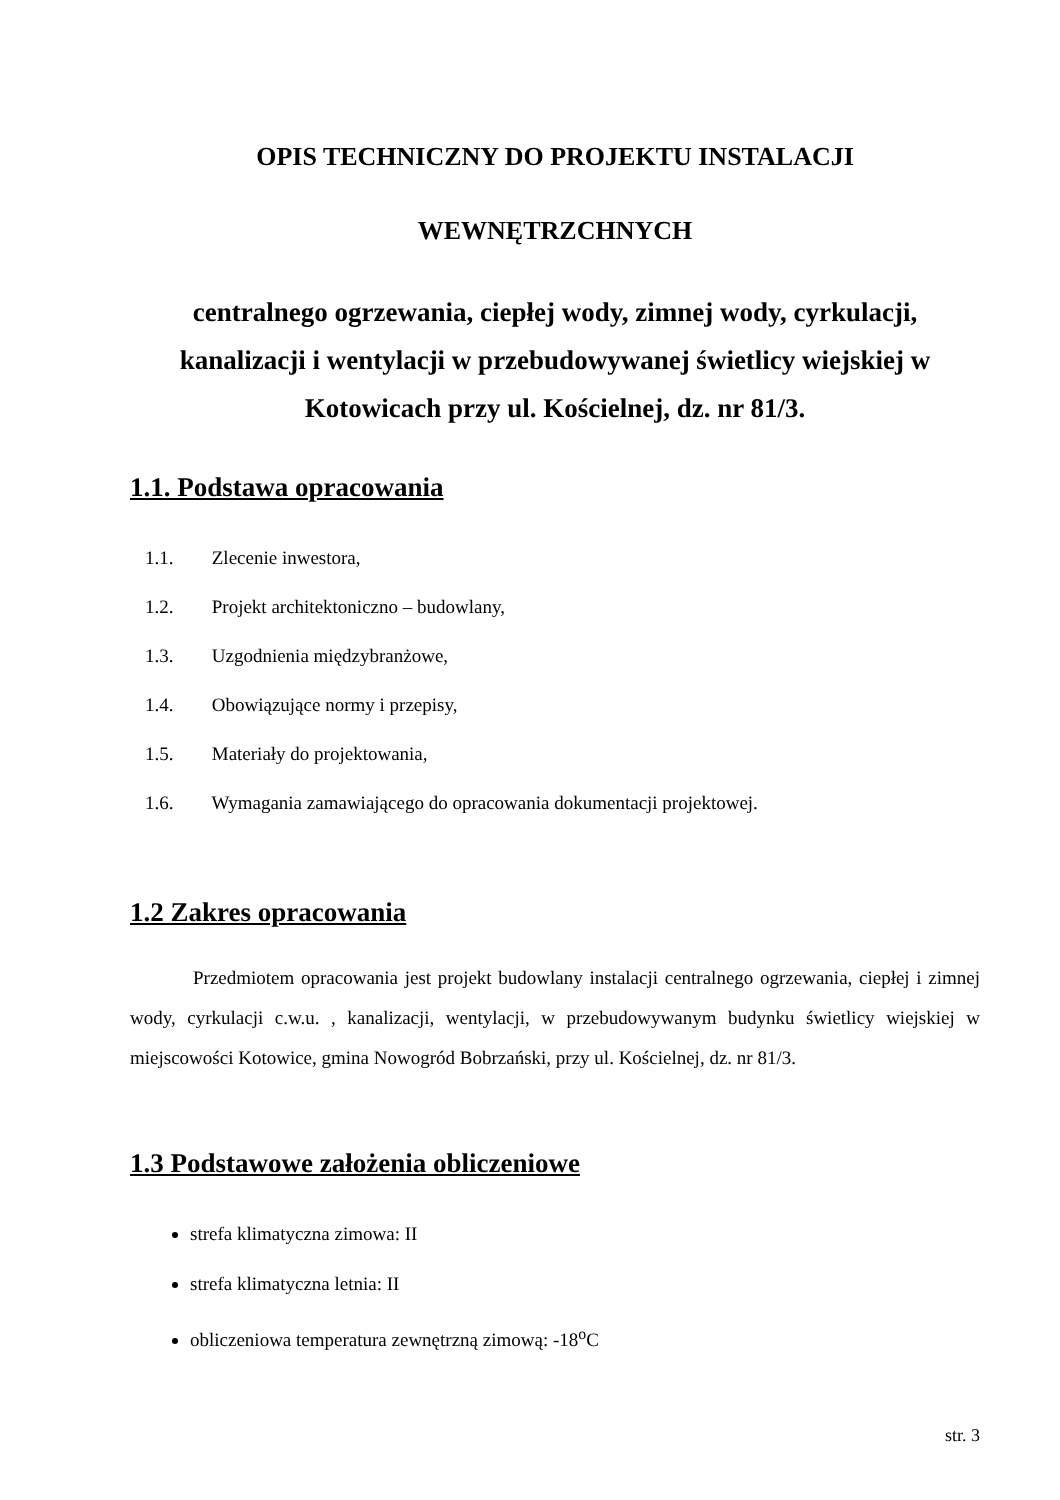OPIS TECHNICZNY DO PROJEKTU INSTALACJI
WEWNĘTRZCHNYCH
centralnego ogrzewania, ciepłej wody, zimnej wody, cyrkulacji, kanalizacji i wentylacji w przebudowywanej świetlicy wiejskiej w Kotowicach przy ul. Kościelnej, dz. nr 81/3.
1.1. Podstawa opracowania
1.1. Zlecenie inwestora,
1.2. Projekt architektoniczno – budowlany,
1.3. Uzgodnienia międzybranżowe,
1.4. Obowiązujące normy i przepisy,
1.5. Materiały do projektowania,
1.6. Wymagania zamawiającego do opracowania dokumentacji projektowej.
1.2 Zakres opracowania
Przedmiotem opracowania jest projekt budowlany instalacji centralnego ogrzewania, ciepłej i zimnej wody, cyrkulacji c.w.u. , kanalizacji, wentylacji, w przebudowywanym budynku świetlicy wiejskiej w miejscowości Kotowice, gmina Nowogród Bobrzański, przy ul. Kościelnej, dz. nr 81/3.
1.3 Podstawowe założenia obliczeniowe
strefa klimatyczna zimowa: II
strefa klimatyczna letnia: II
obliczeniowa temperatura zewnętrzną zimową: -18<sup>o</sup>C
str. 3